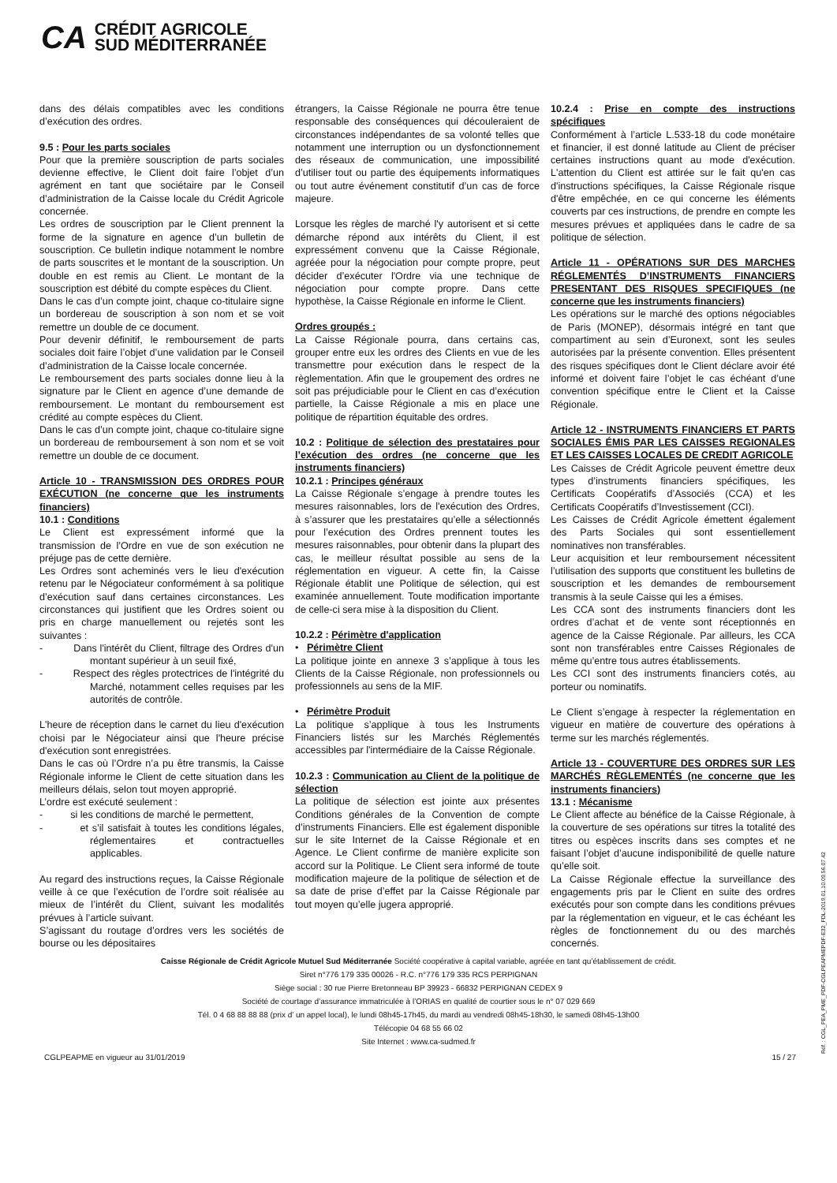CA CRÉDIT AGRICOLE
SUD MÉDITERRANÉE
dans des délais compatibles avec les conditions d’exécution des ordres.
9.5 : Pour les parts sociales
Pour que la première souscription de parts sociales devienne effective, le Client doit faire l’objet d’un agrément en tant que sociétaire par le Conseil d’administration de la Caisse locale du Crédit Agricole concernée.
Les ordres de souscription par le Client prennent la forme de la signature en agence d’un bulletin de souscription. Ce bulletin indique notamment le nombre de parts souscrites et le montant de la souscription. Un double en est remis au Client. Le montant de la souscription est débité du compte espèces du Client.
Dans le cas d’un compte joint, chaque co-titulaire signe un bordereau de souscription à son nom et se voit remettre un double de ce document.
Pour devenir définitif, le remboursement de parts sociales doit faire l’objet d’une validation par le Conseil d’administration de la Caisse locale concernée.
Le remboursement des parts sociales donne lieu à la signature par le Client en agence d’une demande de remboursement. Le montant du remboursement est crédité au compte espèces du Client.
Dans le cas d’un compte joint, chaque co-titulaire signe un bordereau de remboursement à son nom et se voit remettre un double de ce document.
Article 10 - TRANSMISSION DES ORDRES POUR EXÉCUTION (ne concerne que les instruments financiers)
10.1 : Conditions
Le Client est expressément informé que la transmission de l’Ordre en vue de son exécution ne préjuge pas de cette dernière.
Les Ordres sont acheminés vers le lieu d'exécution retenu par le Négociateur conformément à sa politique d’exécution sauf dans certaines circonstances. Les circonstances qui justifient que les Ordres soient ou pris en charge manuellement ou rejetés sont les suivantes :
- Dans l'intérêt du Client, filtrage des Ordres d'un montant supérieur à un seuil fixé,
- Respect des règles protectrices de l'intégrité du Marché, notamment celles requises par les autorités de contrôle.
L'heure de réception dans le carnet du lieu d'exécution choisi par le Négociateur ainsi que l'heure précise d'exécution sont enregistrées.
Dans le cas où l’Ordre n’a pu être transmis, la Caisse Régionale informe le Client de cette situation dans les meilleurs délais, selon tout moyen approprié.
L’ordre est exécuté seulement :
- si les conditions de marché le permettent,
- et s’il satisfait à toutes les conditions légales, réglementaires et contractuelles applicables.
Au regard des instructions reçues, la Caisse Régionale veille à ce que l’exécution de l’ordre soit réalisée au mieux de l’intérêt du Client, suivant les modalités prévues à l’article suivant.
S’agissant du routage d’ordres vers les sociétés de bourse ou les dépositaires
étrangers, la Caisse Régionale ne pourra être tenue responsable des conséquences qui découleraient de circonstances indépendantes de sa volonté telles que notamment une interruption ou un dysfonctionnement des réseaux de communication, une impossibilité d’utiliser tout ou partie des équipements informatiques ou tout autre événement constitutif d’un cas de force majeure.
Lorsque les règles de marché l'y autorisent et si cette démarche répond aux intérêts du Client, il est expressément convenu que la Caisse Régionale, agréée pour la négociation pour compte propre, peut décider d’exécuter l'Ordre via une technique de négociation pour compte propre. Dans cette hypothèse, la Caisse Régionale en informe le Client.
Ordres groupés :
La Caisse Régionale pourra, dans certains cas, grouper entre eux les ordres des Clients en vue de les transmettre pour exécution dans le respect de la règlementation. Afin que le groupement des ordres ne soit pas préjudiciable pour le Client en cas d’exécution partielle, la Caisse Régionale a mis en place une politique de répartition équitable des ordres.
10.2 : Politique de sélection des prestataires pour l’exécution des ordres (ne concerne que les instruments financiers)
10.2.1 : Principes généraux
La Caisse Régionale s’engage à prendre toutes les mesures raisonnables, lors de l'exécution des Ordres, à s’assurer que les prestataires qu’elle a sélectionnés pour l’exécution des Ordres prennent toutes les mesures raisonnables, pour obtenir dans la plupart des cas, le meilleur résultat possible au sens de la réglementation en vigueur. A cette fin, la Caisse Régionale établit une Politique de sélection, qui est examinée annuellement. Toute modification importante de celle-ci sera mise à la disposition du Client.
10.2.2 : Périmètre d'application
• Périmètre Client
La politique jointe en annexe 3 s’applique à tous les Clients de la Caisse Régionale, non professionnels ou professionnels au sens de la MIF.
• Périmètre Produit
La politique s’applique à tous les Instruments Financiers listés sur les Marchés Réglementés accessibles par l'intermédiaire de la Caisse Régionale.
10.2.3 : Communication au Client de la politique de sélection
La politique de sélection est jointe aux présentes Conditions générales de la Convention de compte d’instruments Financiers. Elle est également disponible sur le site Internet de la Caisse Régionale et en Agence. Le Client confirme de manière explicite son accord sur la Politique. Le Client sera informé de toute modification majeure de la politique de sélection et de sa date de prise d’effet par la Caisse Régionale par tout moyen qu’elle jugera approprié.
10.2.4 : Prise en compte des instructions spécifiques
Conformément à l’article L.533-18 du code monétaire et financier, il est donné latitude au Client de préciser certaines instructions quant au mode d'exécution. L'attention du Client est attirée sur le fait qu'en cas d'instructions spécifiques, la Caisse Régionale risque d'être empêchée, en ce qui concerne les éléments couverts par ces instructions, de prendre en compte les mesures prévues et appliquées dans le cadre de sa politique de sélection.
Article 11 - OPÉRATIONS SUR DES MARCHES RÉGLEMENTÉS D’INSTRUMENTS FINANCIERS PRESENTANT DES RISQUES SPECIFIQUES (ne concerne que les instruments financiers)
Les opérations sur le marché des options négociables de Paris (MONEP), désormais intégré en tant que compartiment au sein d’Euronext, sont les seules autorisées par la présente convention. Elles présentent des risques spécifiques dont le Client déclare avoir été informé et doivent faire l’objet le cas échéant d’une convention spécifique entre le Client et la Caisse Régionale.
Article 12 - INSTRUMENTS FINANCIERS ET PARTS SOCIALES ÉMIS PAR LES CAISSES REGIONALES ET LES CAISSES LOCALES DE CREDIT AGRICOLE
Les Caisses de Crédit Agricole peuvent émettre deux types d’instruments financiers spécifiques, les Certificats Coopératifs d’Associés (CCA) et les Certificats Coopératifs d’Investissement (CCI).
Les Caisses de Crédit Agricole émettent également des Parts Sociales qui sont essentiellement nominatives non transférables.
Leur acquisition et leur remboursement nécessitent l’utilisation des supports que constituent les bulletins de souscription et les demandes de remboursement transmis à la seule Caisse qui les a émises.
Les CCA sont des instruments financiers dont les ordres d’achat et de vente sont réceptionnés en agence de la Caisse Régionale. Par ailleurs, les CCA sont non transférables entre Caisses Régionales de même qu’entre tous autres établissements.
Les CCI sont des instruments financiers cotés, au porteur ou nominatifs.
Le Client s’engage à respecter la réglementation en vigueur en matière de couverture des opérations à terme sur les marchés réglementés.
Article 13 - COUVERTURE DES ORDRES SUR LES MARCHÉS RÈGLEMENTÉS (ne concerne que les instruments financiers)
13.1 : Mécanisme
Le Client affecte au bénéfice de la Caisse Régionale, à la couverture de ses opérations sur titres la totalité des titres ou espèces inscrits dans ses comptes et ne faisant l’objet d’aucune indisponibilité de quelle nature qu’elle soit.
La Caisse Régionale effectue la surveillance des engagements pris par le Client en suite des ordres exécutés pour son compte dans les conditions prévues par la réglementation en vigueur, et le cas échéant les règles de fonctionnement du ou des marchés concernés.
Caisse Régionale de Crédit Agricole Mutuel Sud Méditerranée Société coopérative à capital variable, agréée en tant qu’établissement de crédit.
Siret n°776 179 335 00026 - R.C. n°776 179 335 RCS PERPIGNAN
Siège social : 30 rue Pierre Bretonneau BP 39923 - 66832 PERPIGNAN CEDEX 9
Société de courtage d’assurance immatriculée à l’ORIAS en qualité de courtier sous le n° 07 029 669
Tél. 0 4 68 88 88 88 (prix d’ un appel local), le lundi 08h45-17h45, du mardi au vendredi 08h45-18h30, le samedi 08h45-13h00
Télécopie 04 68 55 66 02
Site Internet : www.ca-sudmed.fr
CGLPEAPME en vigueur au 31/01/2019 15 / 27
Réf. : CGL_PEA_PME_PDF-CGLPEAPMEPDF-E32_FDL-2019.01.10.09.56.07.42